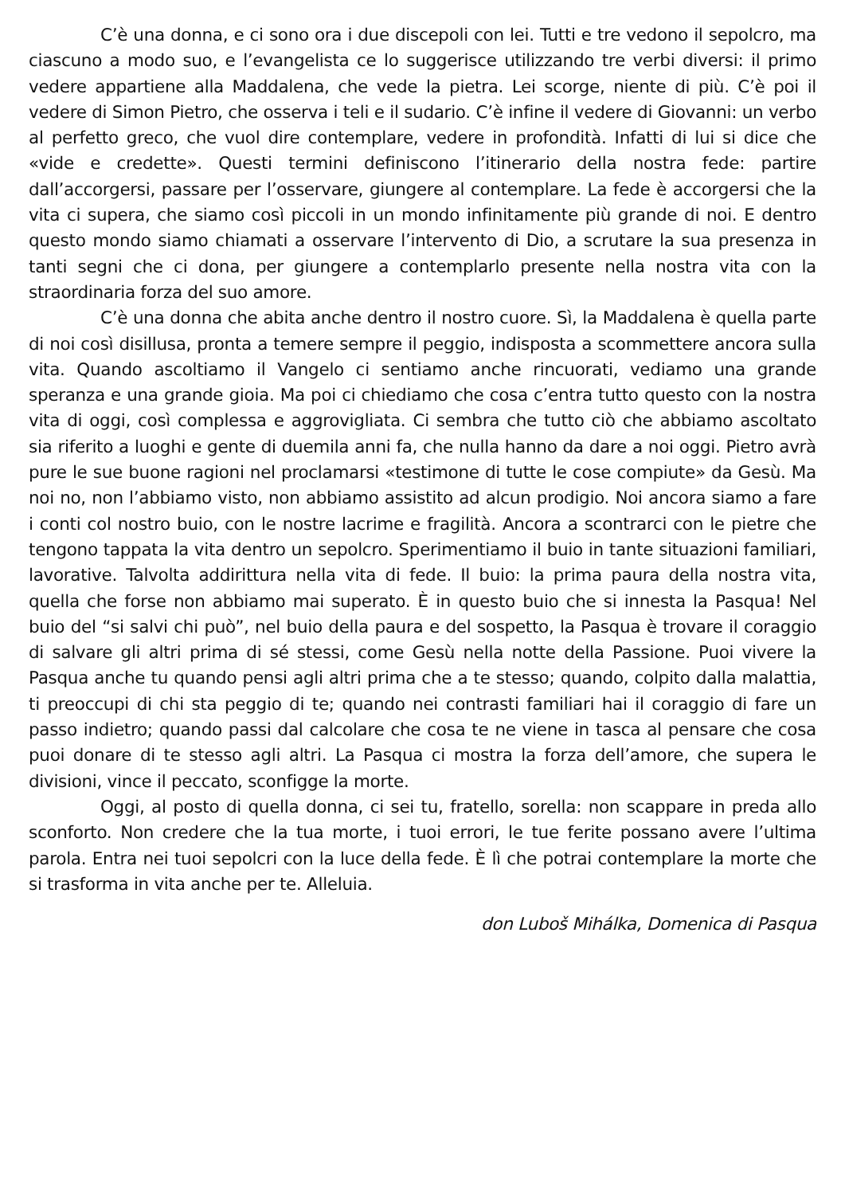C’è una donna, e ci sono ora i due discepoli con lei. Tutti e tre vedono il sepolcro, ma ciascuno a modo suo, e l’evangelista ce lo suggerisce utilizzando tre verbi diversi: il primo vedere appartiene alla Maddalena, che vede la pietra. Lei scorge, niente di più. C’è poi il vedere di Simon Pietro, che osserva i teli e il sudario. C’è infine il vedere di Giovanni: un verbo al perfetto greco, che vuol dire contemplare, vedere in profondità. Infatti di lui si dice che «vide e credette». Questi termini definiscono l’itinerario della nostra fede: partire dall’accorgersi, passare per l’osservare, giungere al contemplare. La fede è accorgersi che la vita ci supera, che siamo così piccoli in un mondo infinitamente più grande di noi. E dentro questo mondo siamo chiamati a osservare l’intervento di Dio, a scrutare la sua presenza in tanti segni che ci dona, per giungere a contemplarlo presente nella nostra vita con la straordinaria forza del suo amore.
C’è una donna che abita anche dentro il nostro cuore. Sì, la Maddalena è quella parte di noi così disillusa, pronta a temere sempre il peggio, indisposta a scommettere ancora sulla vita. Quando ascoltiamo il Vangelo ci sentiamo anche rincuorati, vediamo una grande speranza e una grande gioia. Ma poi ci chiediamo che cosa c’entra tutto questo con la nostra vita di oggi, così complessa e aggrovigliata. Ci sembra che tutto ciò che abbiamo ascoltato sia riferito a luoghi e gente di duemila anni fa, che nulla hanno da dare a noi oggi. Pietro avrà pure le sue buone ragioni nel proclamarsi «testimone di tutte le cose compiute» da Gesù. Ma noi no, non l’abbiamo visto, non abbiamo assistito ad alcun prodigio. Noi ancora siamo a fare i conti col nostro buio, con le nostre lacrime e fragilità. Ancora a scontrarci con le pietre che tengono tappata la vita dentro un sepolcro. Sperimentiamo il buio in tante situazioni familiari, lavorative. Talvolta addirittura nella vita di fede. Il buio: la prima paura della nostra vita, quella che forse non abbiamo mai superato. È in questo buio che si innesta la Pasqua! Nel buio del “si salvi chi può”, nel buio della paura e del sospetto, la Pasqua è trovare il coraggio di salvare gli altri prima di sé stessi, come Gesù nella notte della Passione. Puoi vivere la Pasqua anche tu quando pensi agli altri prima che a te stesso; quando, colpito dalla malattia, ti preoccupi di chi sta peggio di te; quando nei contrasti familiari hai il coraggio di fare un passo indietro; quando passi dal calcolare che cosa te ne viene in tasca al pensare che cosa puoi donare di te stesso agli altri. La Pasqua ci mostra la forza dell’amore, che supera le divisioni, vince il peccato, sconfigge la morte.
Oggi, al posto di quella donna, ci sei tu, fratello, sorella: non scappare in preda allo sconforto. Non credere che la tua morte, i tuoi errori, le tue ferite possano avere l’ultima parola. Entra nei tuoi sepolcri con la luce della fede. È lì che potrai contemplare la morte che si trasforma in vita anche per te. Alleluia.
don Luboš Mihálka, Domenica di Pasqua